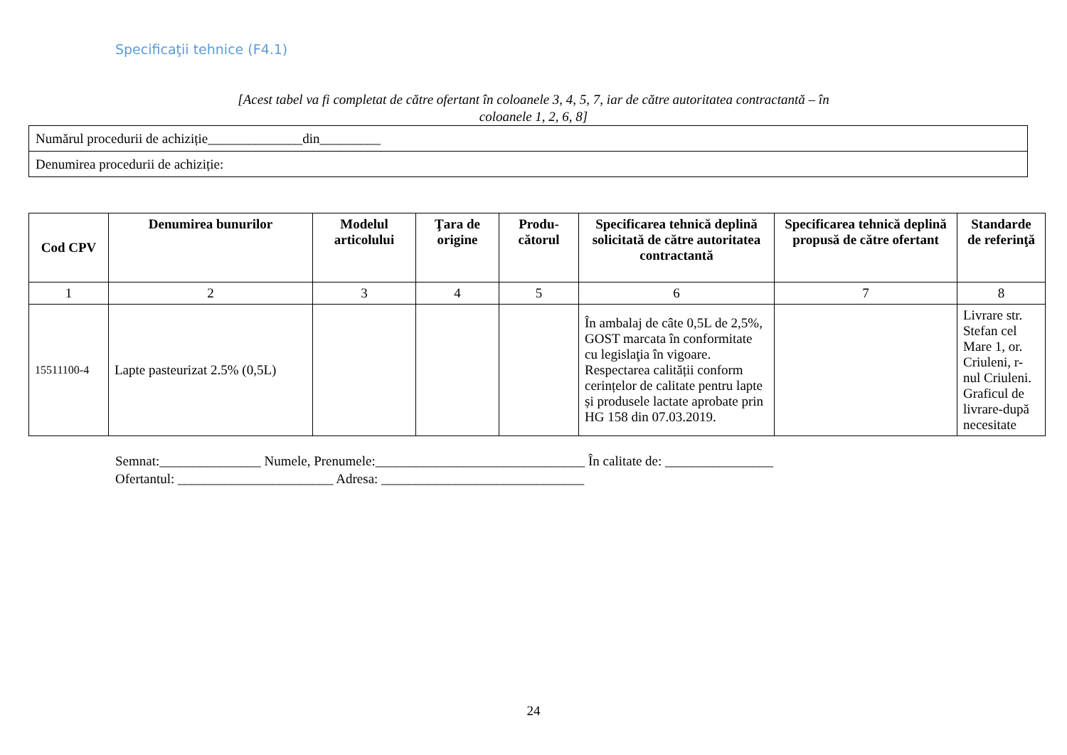Specificaţii tehnice (F4.1)
[Acest tabel va fi completat de către ofertant în coloanele 3, 4, 5, 7, iar de către autoritatea contractantă – în coloanele 1, 2, 6, 8]
| Numărul procedurii de achiziție______________din_________ |
| Denumirea procedurii de achiziție: |
| Cod CPV | Denumirea bunurilor | Modelul articolului | Ţara de origine | Produ-cătorul | Specificarea tehnică deplină solicitată de către autoritatea contractantă | Specificarea tehnică deplină propusă de către ofertant | Standarde de referinţă |
| --- | --- | --- | --- | --- | --- | --- | --- |
| 1 | 2 | 3 | 4 | 5 | 6 | 7 | 8 |
| 15511100-4 | Lapte pasteurizat 2.5% (0,5L) | | | | În ambalaj de câte 0,5L de 2,5%, GOST marcata în conformitate cu legislaţia în vigoare. Respectarea calității conform cerințelor de calitate pentru lapte și produsele lactate aprobate prin HG 158 din 07.03.2019. | | Livrare str. Stefan cel Mare 1, or. Criuleni, r-nul Criuleni. Graficul de livrare-după necesitate |
Semnat:_______________ Numele, Prenumele:_______________________________ În calitate de: ________________
Ofertantul: _______________________ Adresa: ______________________________
24